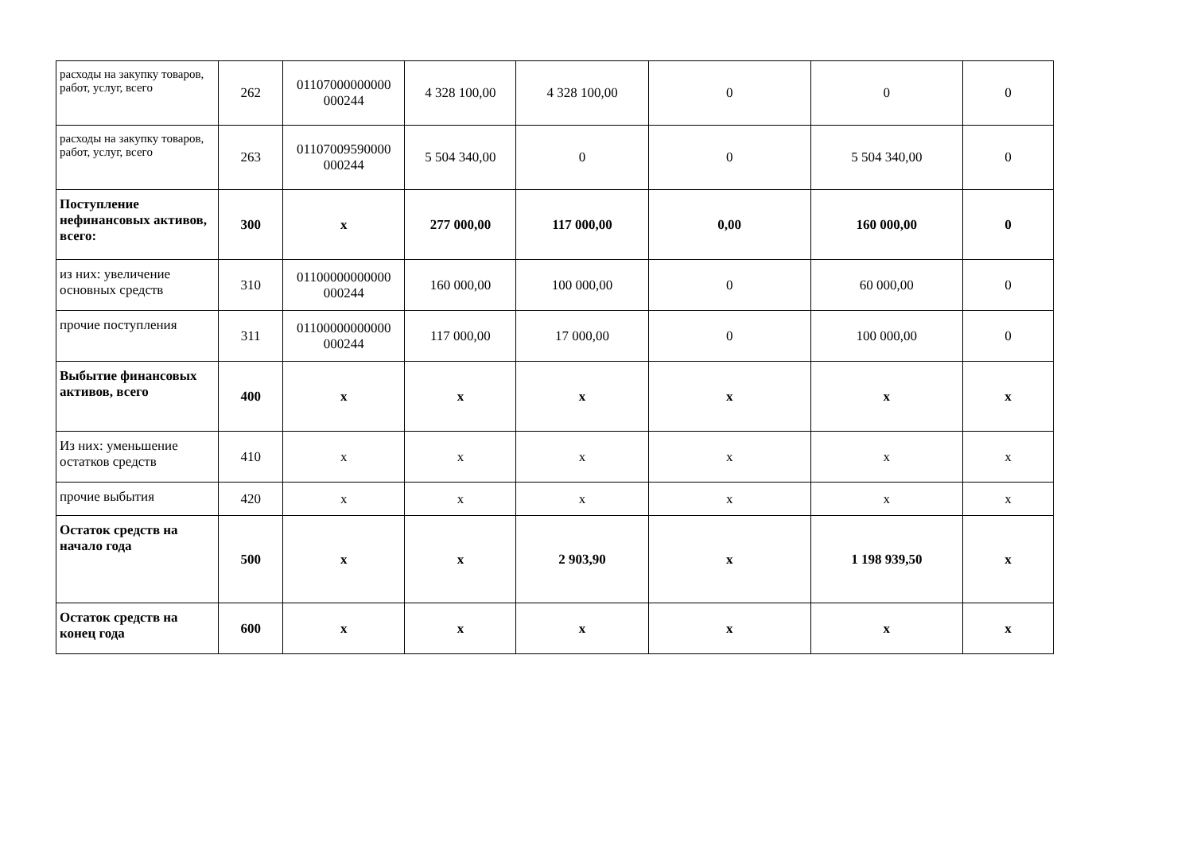| расходы на закупку товаров, работ, услуг, всего | 262 | 01107000000000 000244 | 4 328 100,00 | 4 328 100,00 | 0 | 0 | 0 |
| расходы на закупку товаров, работ, услуг, всего | 263 | 01107009590000 000244 | 5 504 340,00 | 0 | 0 | 5 504 340,00 | 0 |
| Поступление нефинансовых активов, всего: | 300 | x | 277 000,00 | 117 000,00 | 0,00 | 160 000,00 | 0 |
| из них: увеличение основных средств | 310 | 01100000000000 000244 | 160 000,00 | 100 000,00 | 0 | 60 000,00 | 0 |
| прочие поступления | 311 | 01100000000000 000244 | 117 000,00 | 17 000,00 | 0 | 100 000,00 | 0 |
| Выбытие финансовых активов, всего | 400 | x | x | x | x | x | x |
| Из них: уменьшение остатков средств | 410 | x | x | x | x | x | x |
| прочие выбытия | 420 | x | x | x | x | x | x |
| Остаток средств на начало года | 500 | x | x | 2 903,90 | x | 1 198 939,50 | x |
| Остаток средств на конец года | 600 | x | x | x | x | x | x |